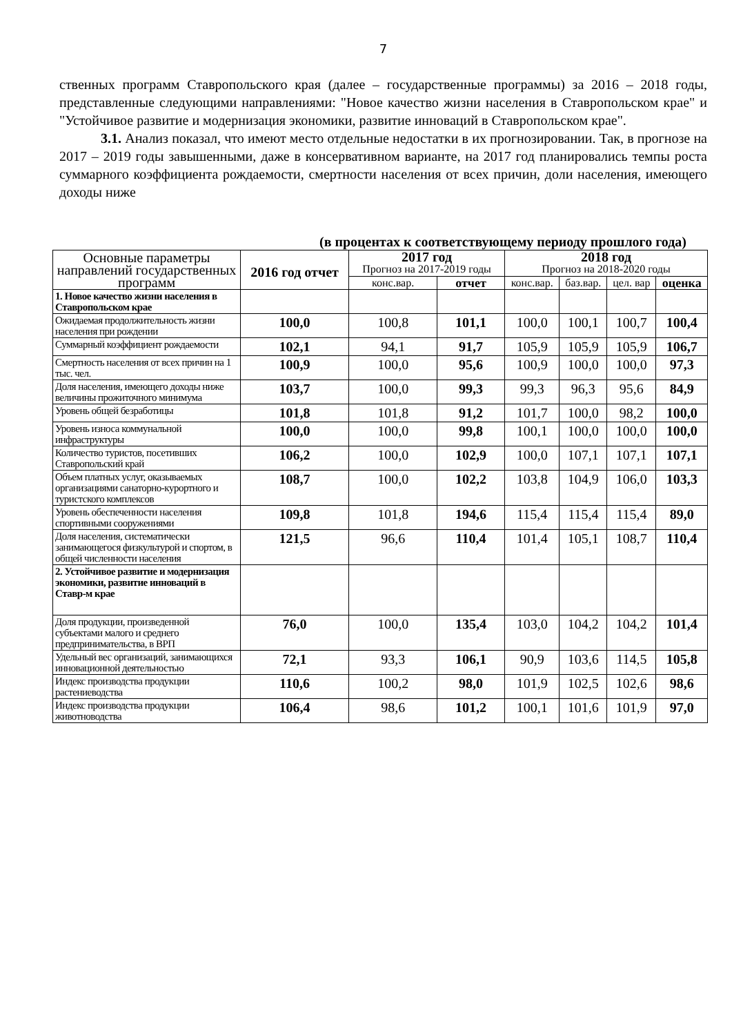7
ственных программ Ставропольского края (далее – государственные программы) за 2016 – 2018 годы, представленные следующими направлениями: "Новое качество жизни населения в Ставропольском крае" и "Устойчивое развитие и модернизация экономики, развитие инноваций в Ставропольском крае".
3.1. Анализ показал, что имеют место отдельные недостатки в их прогнозировании. Так, в прогнозе на 2017 – 2019 годы завышенными, даже в консервативном варианте, на 2017 год планировались темпы роста суммарного коэффициента рождаемости, смертности населения от всех причин, доли населения, имеющего доходы ниже
(в процентах к соответствующему периоду прошлого года)
| Основные параметры направлений государственных программ | 2016 год отчет | 2017 год Прогноз на 2017-2019 годы | | 2018 год Прогноз на 2018-2020 годы | | | |
| --- | --- | --- | --- | --- | --- | --- | --- |
| | | конс.вар. | отчет | конс.вар. | баз.вар. | цел. вар | оценка |
| 1. Новое качество жизни населения в Ставропольском крае | | | | | | | |
| Ожидаемая продолжительность жизни населения при рождении | 100,0 | 100,8 | 101,1 | 100,0 | 100,1 | 100,7 | 100,4 |
| Суммарный коэффициент рождаемости | 102,1 | 94,1 | 91,7 | 105,9 | 105,9 | 105,9 | 106,7 |
| Смертность населения от всех причин на 1 тыс. чел. | 100,9 | 100,0 | 95,6 | 100,9 | 100,0 | 100,0 | 97,3 |
| Доля населения, имеющего доходы ниже величины прожиточного минимума | 103,7 | 100,0 | 99,3 | 99,3 | 96,3 | 95,6 | 84,9 |
| Уровень общей безработицы | 101,8 | 101,8 | 91,2 | 101,7 | 100,0 | 98,2 | 100,0 |
| Уровень износа коммунальной инфраструктуры | 100,0 | 100,0 | 99,8 | 100,1 | 100,0 | 100,0 | 100,0 |
| Количество туристов, посетивших Ставропольский край | 106,2 | 100,0 | 102,9 | 100,0 | 107,1 | 107,1 | 107,1 |
| Объем платных услуг, оказываемых организациями санаторно-курортного и туристского комплексов | 108,7 | 100,0 | 102,2 | 103,8 | 104,9 | 106,0 | 103,3 |
| Уровень обеспеченности населения спортивными сооружениями | 109,8 | 101,8 | 194,6 | 115,4 | 115,4 | 115,4 | 89,0 |
| Доля населения, систематически занимающегося физкультурой и спортом, в общей численности населения | 121,5 | 96,6 | 110,4 | 101,4 | 105,1 | 108,7 | 110,4 |
| 2. Устойчивое развитие и модернизация экономики, развитие инноваций в Ставр-м крае | | | | | | | |
| Доля продукции, произведенной субъектами малого и среднего предпринимательства, в ВРП | 76,0 | 100,0 | 135,4 | 103,0 | 104,2 | 104,2 | 101,4 |
| Удельный вес организаций, занимающихся инновационной деятельностью | 72,1 | 93,3 | 106,1 | 90,9 | 103,6 | 114,5 | 105,8 |
| Индекс производства продукции растениеводства | 110,6 | 100,2 | 98,0 | 101,9 | 102,5 | 102,6 | 98,6 |
| Индекс производства продукции животноводства | 106,4 | 98,6 | 101,2 | 100,1 | 101,6 | 101,9 | 97,0 |